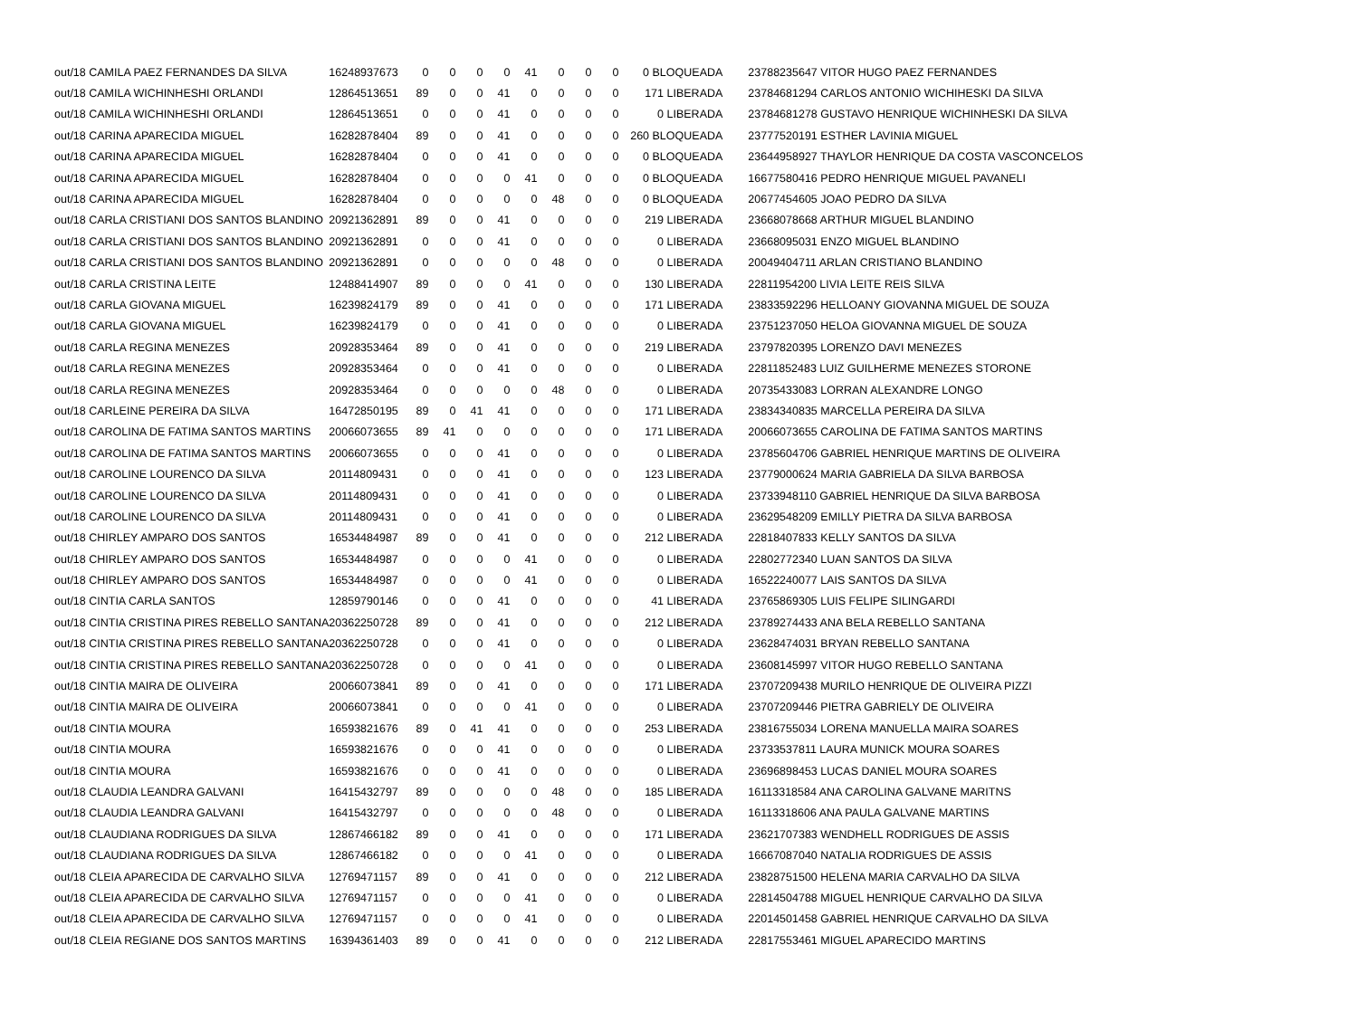| out/18 CAMILA PAEZ FERNANDES DA SILVA | 16248937673 | 0 | 0 | 0 | 0 | 41 | 0 | 0 | 0 | 0 BLOQUEADA | 23788235647 VITOR HUGO PAEZ FERNANDES |
| out/18 CAMILA WICHINHESHI ORLANDI | 12864513651 | 89 | 0 | 0 | 41 | 0 | 0 | 0 | 0 | 171 LIBERADA | 23784681294 CARLOS ANTONIO WICHIHESKI DA SILVA |
| out/18 CAMILA WICHINHESHI ORLANDI | 12864513651 | 0 | 0 | 0 | 41 | 0 | 0 | 0 | 0 | 0 LIBERADA | 23784681278 GUSTAVO HENRIQUE WICHINHESKI DA SILVA |
| out/18 CARINA APARECIDA MIGUEL | 16282878404 | 89 | 0 | 0 | 41 | 0 | 0 | 0 | 0 | 260 BLOQUEADA | 23777520191 ESTHER LAVINIA MIGUEL |
| out/18 CARINA APARECIDA MIGUEL | 16282878404 | 0 | 0 | 0 | 41 | 0 | 0 | 0 | 0 | 0 BLOQUEADA | 23644958927 THAYLOR HENRIQUE DA COSTA VASCONCELOS |
| out/18 CARINA APARECIDA MIGUEL | 16282878404 | 0 | 0 | 0 | 0 | 41 | 0 | 0 | 0 | 0 BLOQUEADA | 16677580416 PEDRO HENRIQUE MIGUEL PAVANELI |
| out/18 CARINA APARECIDA MIGUEL | 16282878404 | 0 | 0 | 0 | 0 | 0 | 48 | 0 | 0 | 0 BLOQUEADA | 20677454605 JOAO PEDRO DA SILVA |
| out/18 CARLA CRISTIANI DOS SANTOS BLANDINO | 20921362891 | 89 | 0 | 0 | 41 | 0 | 0 | 0 | 0 | 219 LIBERADA | 23668078668 ARTHUR MIGUEL BLANDINO |
| out/18 CARLA CRISTIANI DOS SANTOS BLANDINO | 20921362891 | 0 | 0 | 0 | 41 | 0 | 0 | 0 | 0 | 0 LIBERADA | 23668095031 ENZO MIGUEL BLANDINO |
| out/18 CARLA CRISTIANI DOS SANTOS BLANDINO | 20921362891 | 0 | 0 | 0 | 0 | 0 | 48 | 0 | 0 | 0 LIBERADA | 20049404711 ARLAN CRISTIANO BLANDINO |
| out/18 CARLA CRISTINA LEITE | 12488414907 | 89 | 0 | 0 | 0 | 41 | 0 | 0 | 0 | 130 LIBERADA | 22811954200 LIVIA LEITE REIS SILVA |
| out/18 CARLA GIOVANA MIGUEL | 16239824179 | 89 | 0 | 0 | 41 | 0 | 0 | 0 | 0 | 171 LIBERADA | 23833592296 HELLOANY GIOVANNA MIGUEL DE SOUZA |
| out/18 CARLA GIOVANA MIGUEL | 16239824179 | 0 | 0 | 0 | 41 | 0 | 0 | 0 | 0 | 0 LIBERADA | 23751237050 HELOA GIOVANNA MIGUEL DE SOUZA |
| out/18 CARLA REGINA MENEZES | 20928353464 | 89 | 0 | 0 | 41 | 0 | 0 | 0 | 0 | 219 LIBERADA | 23797820395 LORENZO DAVI MENEZES |
| out/18 CARLA REGINA MENEZES | 20928353464 | 0 | 0 | 0 | 41 | 0 | 0 | 0 | 0 | 0 LIBERADA | 22811852483 LUIZ GUILHERME MENEZES STORONE |
| out/18 CARLA REGINA MENEZES | 20928353464 | 0 | 0 | 0 | 0 | 0 | 48 | 0 | 0 | 0 LIBERADA | 20735433083 LORRAN ALEXANDRE LONGO |
| out/18 CARLEINE PEREIRA DA SILVA | 16472850195 | 89 | 0 | 41 | 41 | 0 | 0 | 0 | 0 | 171 LIBERADA | 23834340835 MARCELLA PEREIRA DA SILVA |
| out/18 CAROLINA DE FATIMA SANTOS MARTINS | 20066073655 | 89 | 41 | 0 | 0 | 0 | 0 | 0 | 0 | 171 LIBERADA | 20066073655 CAROLINA DE FATIMA SANTOS MARTINS |
| out/18 CAROLINA DE FATIMA SANTOS MARTINS | 20066073655 | 0 | 0 | 0 | 41 | 0 | 0 | 0 | 0 | 0 LIBERADA | 23785604706 GABRIEL HENRIQUE MARTINS DE OLIVEIRA |
| out/18 CAROLINE LOURENCO DA SILVA | 20114809431 | 0 | 0 | 0 | 41 | 0 | 0 | 0 | 0 | 123 LIBERADA | 23779000624 MARIA GABRIELA DA SILVA BARBOSA |
| out/18 CAROLINE LOURENCO DA SILVA | 20114809431 | 0 | 0 | 0 | 41 | 0 | 0 | 0 | 0 | 0 LIBERADA | 23733948110 GABRIEL HENRIQUE DA SILVA BARBOSA |
| out/18 CAROLINE LOURENCO DA SILVA | 20114809431 | 0 | 0 | 0 | 41 | 0 | 0 | 0 | 0 | 0 LIBERADA | 23629548209 EMILLY PIETRA DA SILVA BARBOSA |
| out/18 CHIRLEY AMPARO DOS SANTOS | 16534484987 | 89 | 0 | 0 | 41 | 0 | 0 | 0 | 0 | 212 LIBERADA | 22818407833 KELLY SANTOS DA SILVA |
| out/18 CHIRLEY AMPARO DOS SANTOS | 16534484987 | 0 | 0 | 0 | 0 | 41 | 0 | 0 | 0 | 0 LIBERADA | 22802772340 LUAN SANTOS DA SILVA |
| out/18 CHIRLEY AMPARO DOS SANTOS | 16534484987 | 0 | 0 | 0 | 0 | 41 | 0 | 0 | 0 | 0 LIBERADA | 16522240077 LAIS SANTOS DA SILVA |
| out/18 CINTIA CARLA SANTOS | 12859790146 | 0 | 0 | 0 | 41 | 0 | 0 | 0 | 0 | 41 LIBERADA | 23765869305 LUIS FELIPE SILINGARDI |
| out/18 CINTIA CRISTINA PIRES REBELLO SANTANA | 20362250728 | 89 | 0 | 0 | 41 | 0 | 0 | 0 | 0 | 212 LIBERADA | 23789274433 ANA BELA REBELLO SANTANA |
| out/18 CINTIA CRISTINA PIRES REBELLO SANTANA | 20362250728 | 0 | 0 | 0 | 41 | 0 | 0 | 0 | 0 | 0 LIBERADA | 23628474031 BRYAN REBELLO SANTANA |
| out/18 CINTIA CRISTINA PIRES REBELLO SANTANA | 20362250728 | 0 | 0 | 0 | 0 | 41 | 0 | 0 | 0 | 0 LIBERADA | 23608145997 VITOR HUGO REBELLO SANTANA |
| out/18 CINTIA MAIRA DE OLIVEIRA | 20066073841 | 89 | 0 | 0 | 41 | 0 | 0 | 0 | 0 | 171 LIBERADA | 23707209438 MURILO HENRIQUE DE OLIVEIRA PIZZI |
| out/18 CINTIA MAIRA DE OLIVEIRA | 20066073841 | 0 | 0 | 0 | 0 | 41 | 0 | 0 | 0 | 0 LIBERADA | 23707209446 PIETRA GABRIELY DE OLIVEIRA |
| out/18 CINTIA MOURA | 16593821676 | 89 | 0 | 41 | 41 | 0 | 0 | 0 | 0 | 253 LIBERADA | 23816755034 LORENA MANUELLA MAIRA SOARES |
| out/18 CINTIA MOURA | 16593821676 | 0 | 0 | 0 | 41 | 0 | 0 | 0 | 0 | 0 LIBERADA | 23733537811 LAURA MUNICK MOURA SOARES |
| out/18 CINTIA MOURA | 16593821676 | 0 | 0 | 0 | 41 | 0 | 0 | 0 | 0 | 0 LIBERADA | 23696898453 LUCAS DANIEL MOURA SOARES |
| out/18 CLAUDIA LEANDRA GALVANI | 16415432797 | 89 | 0 | 0 | 0 | 0 | 48 | 0 | 0 | 185 LIBERADA | 16113318584 ANA CAROLINA GALVANE MARITNS |
| out/18 CLAUDIA LEANDRA GALVANI | 16415432797 | 0 | 0 | 0 | 0 | 0 | 48 | 0 | 0 | 0 LIBERADA | 16113318606 ANA PAULA GALVANE MARTINS |
| out/18 CLAUDIANA RODRIGUES DA SILVA | 12867466182 | 89 | 0 | 0 | 41 | 0 | 0 | 0 | 0 | 171 LIBERADA | 23621707383 WENDHELL RODRIGUES DE ASSIS |
| out/18 CLAUDIANA RODRIGUES DA SILVA | 12867466182 | 0 | 0 | 0 | 0 | 41 | 0 | 0 | 0 | 0 LIBERADA | 16667087040 NATALIA RODRIGUES DE ASSIS |
| out/18 CLEIA APARECIDA DE CARVALHO SILVA | 12769471157 | 89 | 0 | 0 | 41 | 0 | 0 | 0 | 0 | 212 LIBERADA | 23828751500 HELENA MARIA CARVALHO DA SILVA |
| out/18 CLEIA APARECIDA DE CARVALHO SILVA | 12769471157 | 0 | 0 | 0 | 0 | 41 | 0 | 0 | 0 | 0 LIBERADA | 22814504788 MIGUEL HENRIQUE CARVALHO DA SILVA |
| out/18 CLEIA APARECIDA DE CARVALHO SILVA | 12769471157 | 0 | 0 | 0 | 0 | 41 | 0 | 0 | 0 | 0 LIBERADA | 22014501458 GABRIEL HENRIQUE CARVALHO DA SILVA |
| out/18 CLEIA REGIANE DOS SANTOS MARTINS | 16394361403 | 89 | 0 | 0 | 41 | 0 | 0 | 0 | 0 | 212 LIBERADA | 22817553461 MIGUEL APARECIDO MARTINS |